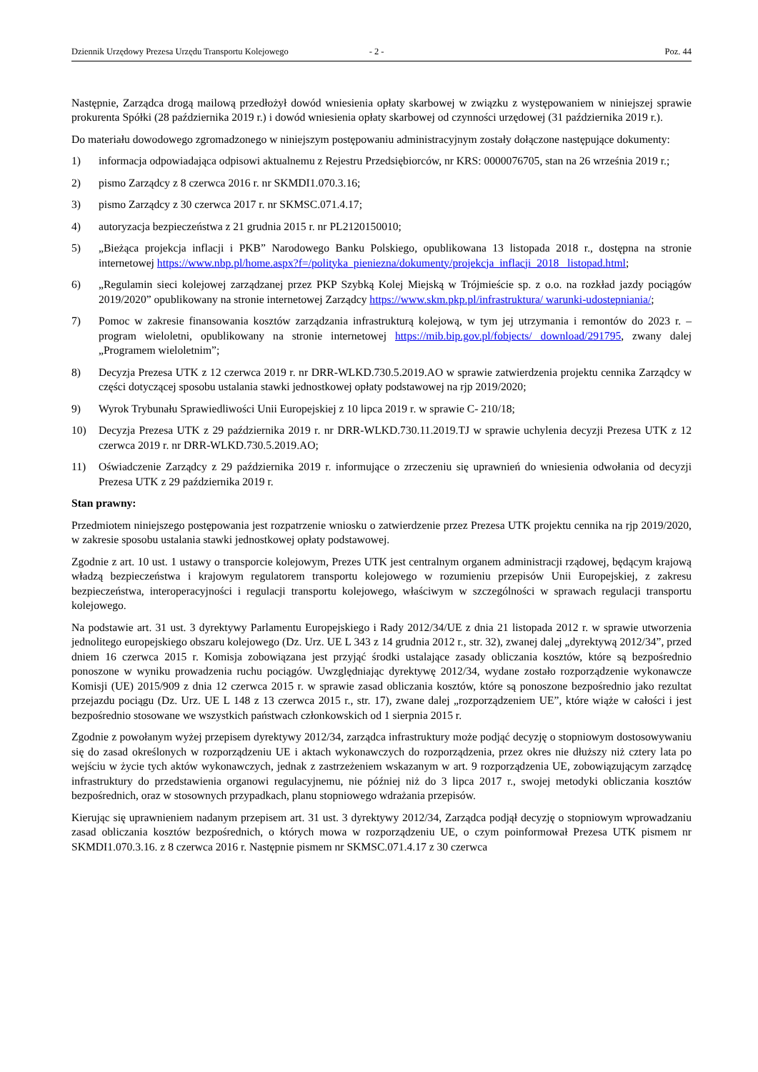Dziennik Urzędowy Prezesa Urzędu Transportu Kolejowego - 2 - Poz. 44
Następnie, Zarządca drogą mailową przedłożył dowód wniesienia opłaty skarbowej w związku z występowaniem w niniejszej sprawie prokurenta Spółki (28 października 2019 r.) i dowód wniesienia opłaty skarbowej od czynności urzędowej (31 października 2019 r.).
Do materiału dowodowego zgromadzonego w niniejszym postępowaniu administracyjnym zostały dołączone następujące dokumenty:
1) informacja odpowiadająca odpisowi aktualnemu z Rejestru Przedsiębiorców, nr KRS: 0000076705, stan na 26 września 2019 r.;
2) pismo Zarządcy z 8 czerwca 2016 r. nr SKMDI1.070.3.16;
3) pismo Zarządcy z 30 czerwca 2017 r. nr SKMSC.071.4.17;
4) autoryzacja bezpieczeństwa z 21 grudnia 2015 r. nr PL2120150010;
5) „Bieżąca projekcja inflacji i PKB” Narodowego Banku Polskiego, opublikowana 13 listopada 2018 r., dostępna na stronie internetowej https://www.nbp.pl/home.aspx?f=/polityka_pieniezna/dokumenty/projekcja_inflacji_2018_ listopad.html;
6) „Regulamin sieci kolejowej zarządzanej przez PKP Szybką Kolej Miejską w Trójmieście sp. z o.o. na rozkład jazdy pociągów 2019/2020” opublikowany na stronie internetowej Zarządcy https://www.skm.pkp.pl/infrastruktura/ warunki-udostepniania/;
7) Pomoc w zakresie finansowania kosztów zarządzania infrastrukturą kolejową, w tym jej utrzymania i remontów do 2023 r. – program wieloletni, opublikowany na stronie internetowej https://mib.bip.gov.pl/fobjects/ download/291795, zwany dalej „Programem wieloletnim”;
8) Decyzja Prezesa UTK z 12 czerwca 2019 r. nr DRR-WLKD.730.5.2019.AO w sprawie zatwierdzenia projektu cennika Zarządcy w części dotyczącej sposobu ustalania stawki jednostkowej opłaty podstawowej na rjp 2019/2020;
9) Wyrok Trybunału Sprawiedliwości Unii Europejskiej z 10 lipca 2019 r. w sprawie C- 210/18;
10) Decyzja Prezesa UTK z 29 października 2019 r. nr DRR-WLKD.730.11.2019.TJ w sprawie uchylenia decyzji Prezesa UTK z 12 czerwca 2019 r. nr DRR-WLKD.730.5.2019.AO;
11) Oświadczenie Zarządcy z 29 października 2019 r. informujące o zrzeczeniu się uprawnień do wniesienia odwołania od decyzji Prezesa UTK z 29 października 2019 r.
Stan prawny:
Przedmiotem niniejszego postępowania jest rozpatrzenie wniosku o zatwierdzenie przez Prezesa UTK projektu cennika na rjp 2019/2020, w zakresie sposobu ustalania stawki jednostkowej opłaty podstawowej.
Zgodnie z art. 10 ust. 1 ustawy o transporcie kolejowym, Prezes UTK jest centralnym organem administracji rządowej, będącym krajową władzą bezpieczeństwa i krajowym regulatorem transportu kolejowego w rozumieniu przepisów Unii Europejskiej, z zakresu bezpieczeństwa, interoperacyjności i regulacji transportu kolejowego, właściwym w szczególności w sprawach regulacji transportu kolejowego.
Na podstawie art. 31 ust. 3 dyrektywy Parlamentu Europejskiego i Rady 2012/34/UE z dnia 21 listopada 2012 r. w sprawie utworzenia jednolitego europejskiego obszaru kolejowego (Dz. Urz. UE L 343 z 14 grudnia 2012 r., str. 32), zwanej dalej „dyrektywą 2012/34”, przed dniem 16 czerwca 2015 r. Komisja zobowiązana jest przyjąć środki ustalające zasady obliczania kosztów, które są bezpośrednio ponoszone w wyniku prowadzenia ruchu pociągów. Uwzględniając dyrektywę 2012/34, wydane zostało rozporządzenie wykonawcze Komisji (UE) 2015/909 z dnia 12 czerwca 2015 r. w sprawie zasad obliczania kosztów, które są ponoszone bezpośrednio jako rezultat przejazdu pociągu (Dz. Urz. UE L 148 z 13 czerwca 2015 r., str. 17), zwane dalej „rozporządzeniem UE”, które wiąże w całości i jest bezpośrednio stosowane we wszystkich państwach członkowskich od 1 sierpnia 2015 r.
Zgodnie z powołanym wyżej przepisem dyrektywy 2012/34, zarządca infrastruktury może podjąć decyzję o stopniowym dostosowywaniu się do zasad określonych w rozporządzeniu UE i aktach wykonawczych do rozporządzenia, przez okres nie dłuższy niż cztery lata po wejściu w życie tych aktów wykonawczych, jednak z zastrzeżeniem wskazanym w art. 9 rozporządzenia UE, zobowiązującym zarządcę infrastruktury do przedstawienia organowi regulacyjnemu, nie później niż do 3 lipca 2017 r., swojej metodyki obliczania kosztów bezpośrednich, oraz w stosownych przypadkach, planu stopniowego wdrażania przepisów.
Kierując się uprawnieniem nadanym przepisem art. 31 ust. 3 dyrektywy 2012/34, Zarządca podjął decyzję o stopniowym wprowadzaniu zasad obliczania kosztów bezpośrednich, o których mowa w rozporządzeniu UE, o czym poinformował Prezesa UTK pismem nr SKMDI1.070.3.16. z 8 czerwca 2016 r. Następnie pismem nr SKMSC.071.4.17 z 30 czerwca